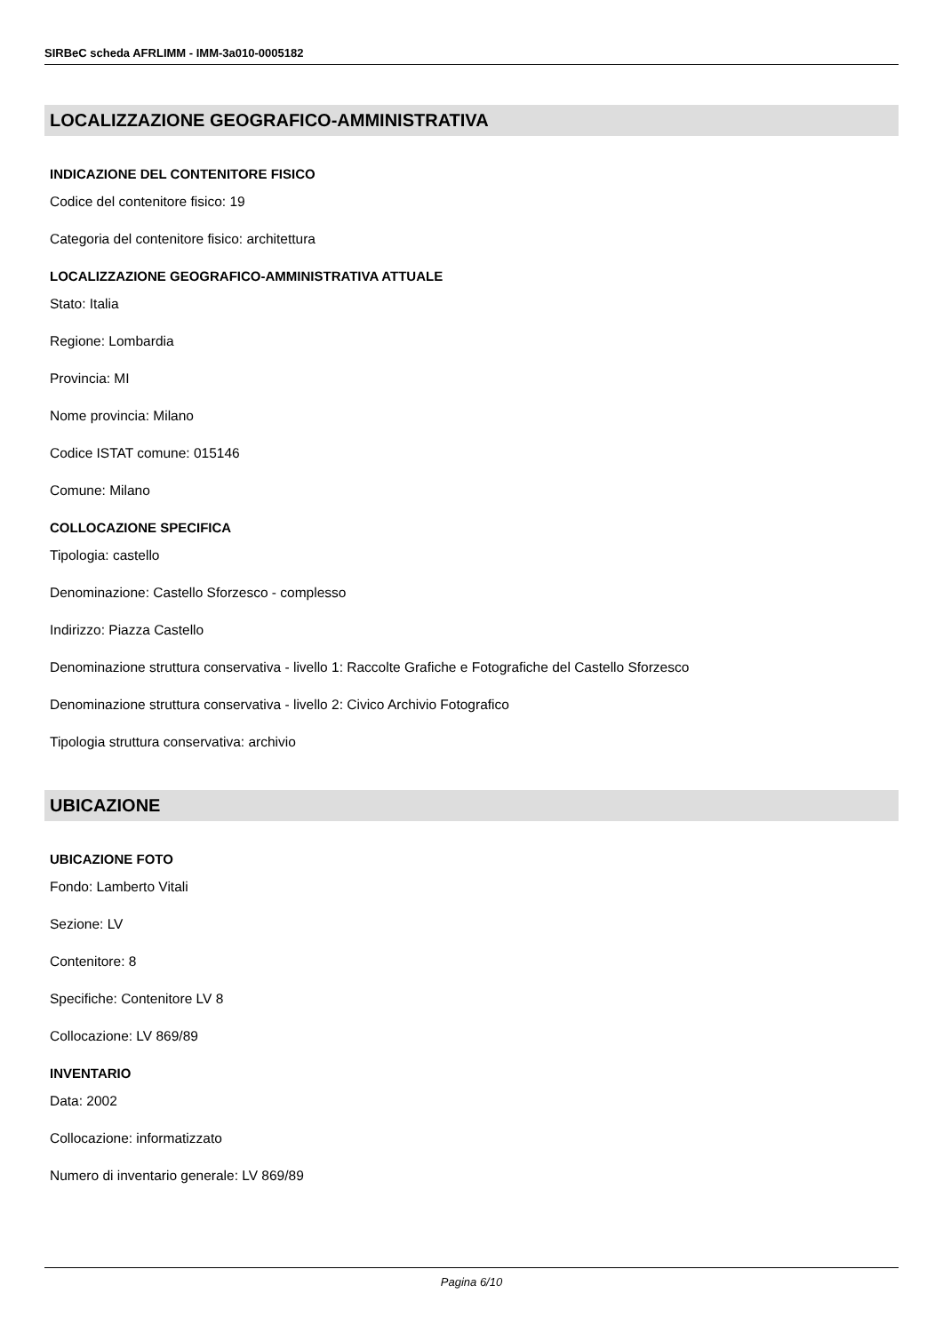SIRBeC scheda AFRLIMM - IMM-3a010-0005182
LOCALIZZAZIONE GEOGRAFICO-AMMINISTRATIVA
INDICAZIONE DEL CONTENITORE FISICO
Codice del contenitore fisico: 19
Categoria del contenitore fisico: architettura
LOCALIZZAZIONE GEOGRAFICO-AMMINISTRATIVA ATTUALE
Stato: Italia
Regione: Lombardia
Provincia: MI
Nome provincia: Milano
Codice ISTAT comune: 015146
Comune: Milano
COLLOCAZIONE SPECIFICA
Tipologia: castello
Denominazione: Castello Sforzesco - complesso
Indirizzo: Piazza Castello
Denominazione struttura conservativa - livello 1: Raccolte Grafiche e Fotografiche del Castello Sforzesco
Denominazione struttura conservativa - livello 2: Civico Archivio Fotografico
Tipologia struttura conservativa: archivio
UBICAZIONE
UBICAZIONE FOTO
Fondo: Lamberto Vitali
Sezione: LV
Contenitore: 8
Specifiche: Contenitore LV 8
Collocazione: LV 869/89
INVENTARIO
Data: 2002
Collocazione: informatizzato
Numero di inventario generale: LV 869/89
Pagina 6/10